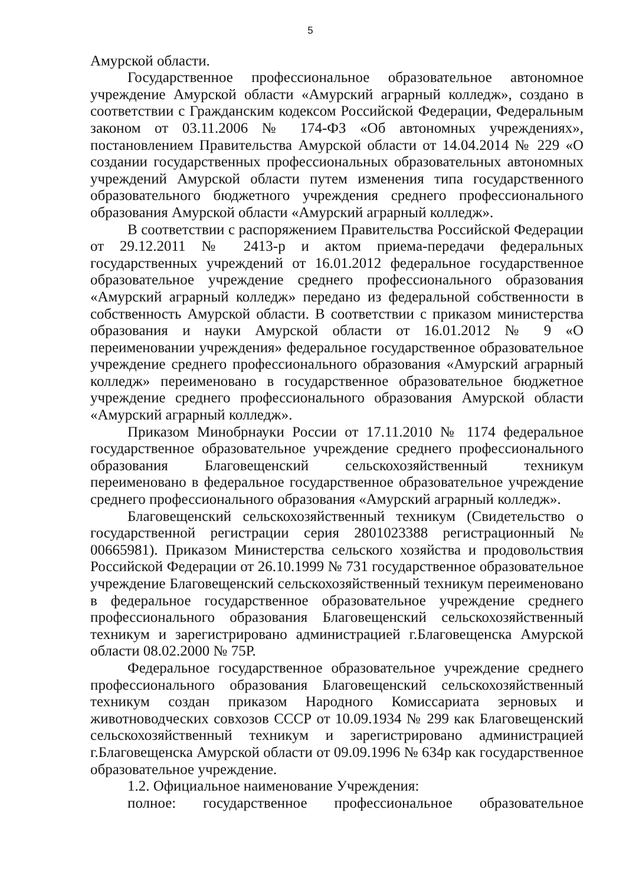5
Амурской области.
Государственное профессиональное образовательное автономное учреждение Амурской области «Амурский аграрный колледж», создано в соответствии с Гражданским кодексом Российской Федерации, Федеральным законом от 03.11.2006 № 174-ФЗ «Об автономных учреждениях», постановлением Правительства Амурской области от 14.04.2014 № 229 «О создании государственных профессиональных образовательных автономных учреждений Амурской области путем изменения типа государственного образовательного бюджетного учреждения среднего профессионального образования Амурской области «Амурский аграрный колледж».
В соответствии с распоряжением Правительства Российской Федерации от 29.12.2011 № 2413-р и актом приема-передачи федеральных государственных учреждений от 16.01.2012 федеральное государственное образовательное учреждение среднего профессионального образования «Амурский аграрный колледж» передано из федеральной собственности в собственность Амурской области. В соответствии с приказом министерства образования и науки Амурской области от 16.01.2012 № 9 «О переименовании учреждения» федеральное государственное образовательное учреждение среднего профессионального образования «Амурский аграрный колледж» переименовано в государственное образовательное бюджетное учреждение среднего профессионального образования Амурской области «Амурский аграрный колледж».
Приказом Минобрнауки России от 17.11.2010 № 1174 федеральное государственное образовательное учреждение среднего профессионального образования Благовещенский сельскохозяйственный техникум переименовано в федеральное государственное образовательное учреждение среднего профессионального образования «Амурский аграрный колледж».
Благовещенский сельскохозяйственный техникум (Свидетельство о государственной регистрации серия 2801023388 регистрационный № 00665981). Приказом Министерства сельского хозяйства и продовольствия Российской Федерации от 26.10.1999 № 731 государственное образовательное учреждение Благовещенский сельскохозяйственный техникум переименовано в федеральное государственное образовательное учреждение среднего профессионального образования Благовещенский сельскохозяйственный техникум и зарегистрировано администрацией г.Благовещенска Амурской области 08.02.2000 № 75Р.
Федеральное государственное образовательное учреждение среднего профессионального образования Благовещенский сельскохозяйственный техникум создан приказом Народного Комиссариата зерновых и животноводческих совхозов СССР от 10.09.1934 № 299 как Благовещенский сельскохозяйственный техникум и зарегистрировано администрацией г.Благовещенска Амурской области от 09.09.1996 № 634р как государственное образовательное учреждение.
1.2. Официальное наименование Учреждения:
полное: государственное профессиональное образовательное